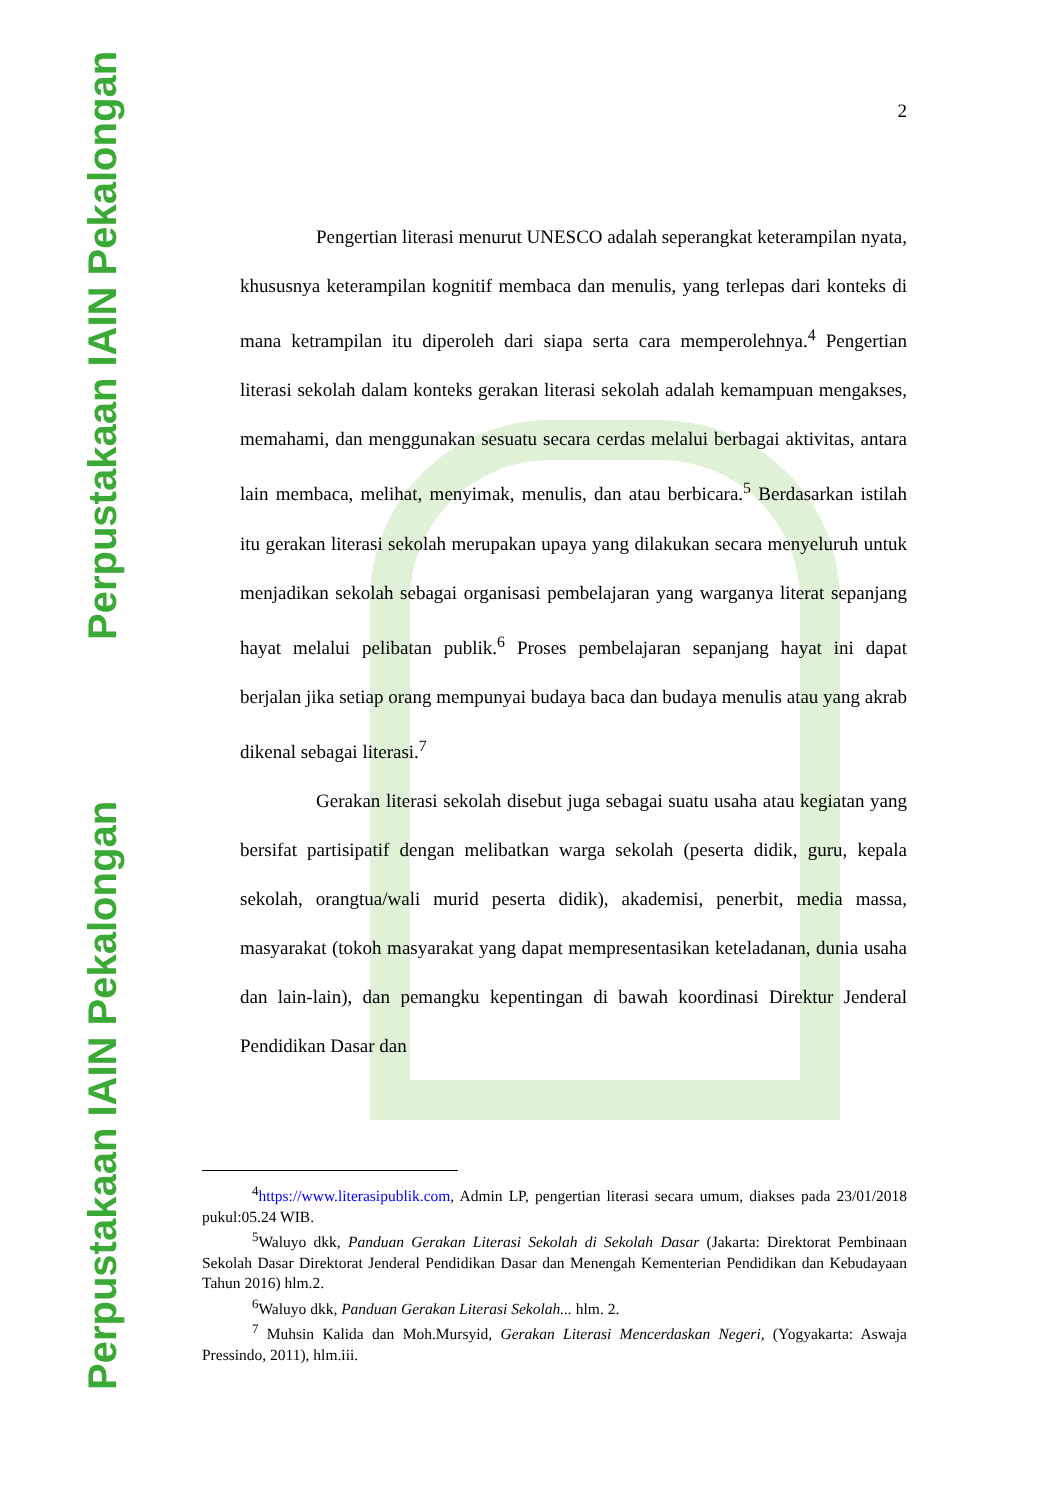Perpustakaan IAIN Pekalongan
Perpustakaan IAIN Pekalongan
2
Pengertian literasi menurut UNESCO adalah seperangkat keterampilan nyata, khususnya keterampilan kognitif membaca dan menulis, yang terlepas dari konteks di mana ketrampilan itu diperoleh dari siapa serta cara memperolehnya.<sup>4</sup> Pengertian literasi sekolah dalam konteks gerakan literasi sekolah adalah kemampuan mengakses, memahami, dan menggunakan sesuatu secara cerdas melalui berbagai aktivitas, antara lain membaca, melihat, menyimak, menulis, dan atau berbicara.<sup>5</sup> Berdasarkan istilah itu gerakan literasi sekolah merupakan upaya yang dilakukan secara menyeluruh untuk menjadikan sekolah sebagai organisasi pembelajaran yang warganya literat sepanjang hayat melalui pelibatan publik.<sup>6</sup> Proses pembelajaran sepanjang hayat ini dapat berjalan jika setiap orang mempunyai budaya baca dan budaya menulis atau yang akrab dikenal sebagai literasi.<sup>7</sup>
Gerakan literasi sekolah disebut juga sebagai suatu usaha atau kegiatan yang bersifat partisipatif dengan melibatkan warga sekolah (peserta didik, guru, kepala sekolah, orangtua/wali murid peserta didik), akademisi, penerbit, media massa, masyarakat (tokoh masyarakat yang dapat mempresentasikan keteladanan, dunia usaha dan lain-lain), dan pemangku kepentingan di bawah koordinasi Direktur Jenderal Pendidikan Dasar dan
<sup>4</sup> https://www.literasipublik.com, Admin LP, pengertian literasi secara umum, diakses pada 23/01/2018 pukul:05.24 WIB.
<sup>5</sup> Waluyo dkk, Panduan Gerakan Literasi Sekolah di Sekolah Dasar (Jakarta: Direktorat Pembinaan Sekolah Dasar Direktorat Jenderal Pendidikan Dasar dan Menengah Kementerian Pendidikan dan Kebudayaan Tahun 2016) hlm.2.
<sup>6</sup> Waluyo dkk, Panduan Gerakan Literasi Sekolah... hlm. 2.
<sup>7</sup> Muhsin Kalida dan Moh.Mursyid, Gerakan Literasi Mencerdaskan Negeri, (Yogyakarta: Aswaja Pressindo, 2011), hlm.iii.